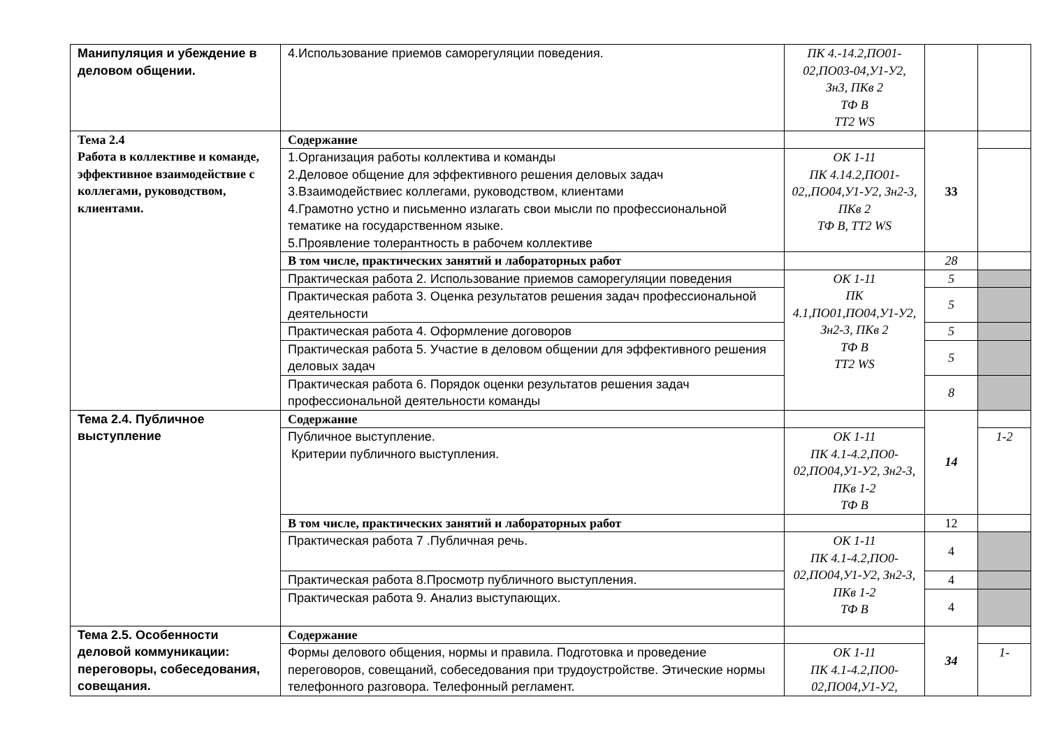| Манипуляция и убеждение в деловом общении. | 4.Использование приемов саморегуляции поведения. | ПК 4.-14.2,ПО01-02,ПО03-04,У1-У2, Зн3, ПКв 2 ТФ В ТТ2 WS | | |
| Тема 2.4 Работа в коллективе и команде, эффективное взаимодействие с коллегами, руководством, клиентами. | Содержание | | 33 | |
| | 1.Организация работы коллектива и команды 2.Деловое общение для эффективного решения деловых задач 3.Взаимодействиес коллегами, руководством, клиентами 4.Грамотно устно и письменно излагать свои мысли по профессиональной тематике на государственном языке. 5.Проявление толерантность в рабочем коллективе | ОК 1-11 ПК 4.14.2,ПО01-02,,ПО04,У1-У2, Зн2-3, ПКв 2 ТФ В, ТТ2 WS | | |
| | В том числе, практических занятий и лабораторных работ | | 28 | |
| | Практическая работа 2. Использование приемов саморегуляции поведения | ОК 1-11 ПК 4.1,ПО01,ПО04,У1-У2, Зн2-3, ПКв 2 ТФ В ТТ2 WS | 5 | |
| | Практическая работа 3. Оценка результатов решения задач профессиональной деятельности | | 5 | |
| | Практическая работа 4. Оформление договоров | | 5 | |
| | Практическая работа 5. Участие в деловом общении для эффективного решения деловых задач | | 5 | |
| | Практическая работа 6. Порядок оценки результатов решения задач профессиональной деятельности команды | | 8 | |
| Тема 2.4. Публичное выступление | Содержание | | 14 | |
| | Публичное выступление. Критерии публичного выступления. | ОК 1-11 ПК 4.1-4.2,ПО0-02,ПО04,У1-У2, Зн2-3, ПКв 1-2 ТФ В | | 1-2 |
| | В том числе, практических занятий и лабораторных работ | | 12 | |
| | Практическая работа 7 .Публичная речь. | ОК 1-11 ПК 4.1-4.2,ПО0-02,ПО04,У1-У2, Зн2-3, ПКв 1-2 ТФ В | 4 | |
| | Практическая работа 8.Просмотр публичного выступления. | | 4 | |
| | Практическая работа 9. Анализ выступающих. | | 4 | |
| Тема 2.5. Особенности деловой коммуникации: переговоры, собеседования, совещания. | Содержание | | 34 | |
| | Формы делового общения, нормы и правила. Подготовка и проведение переговоров, совещаний, собеседования при трудоустройстве. Этические нормы телефонного разговора. Телефонный регламент. | ОК 1-11 ПК 4.1-4.2,ПО0-02,ПО04,У1-У2, | | 1- |